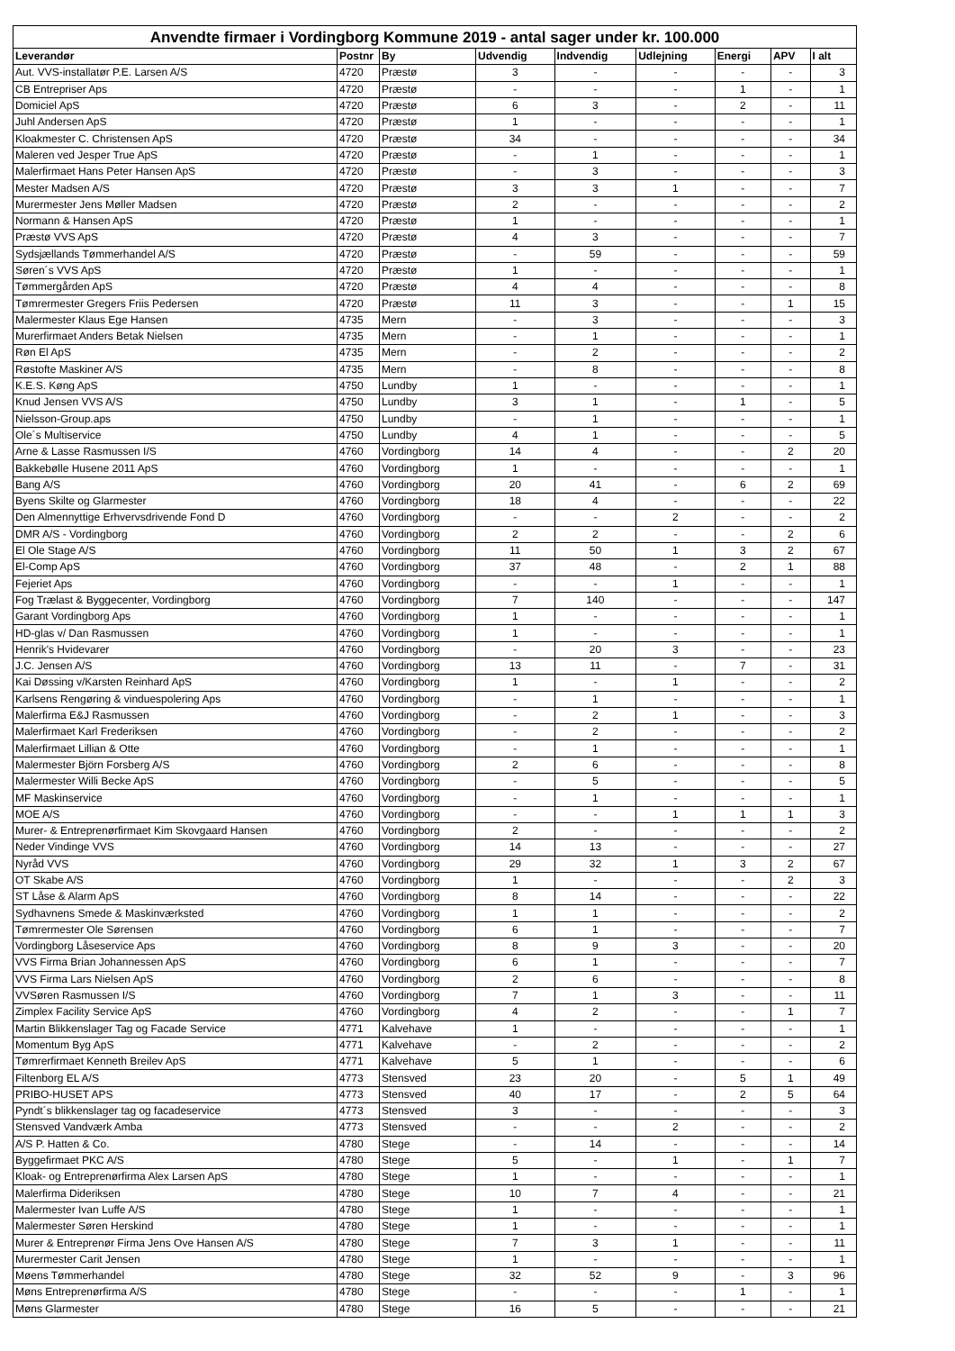| Anvendte firmaer i Vordingborg Kommune 2019 - antal sager under kr. 100.000 | | | | | | | | |
| --- | --- | --- | --- | --- | --- | --- | --- | --- |
| Leverandør | Postnr | By | Udvendig | Indvendig | Udlejning | Energi | APV | I alt |
| Aut. VVS-installatør P.E. Larsen A/S | 4720 | Præstø | 3 | - | - | - | - | 3 |
| CB Entrepriser Aps | 4720 | Præstø | - | - | - | 1 | - | 1 |
| Domiciel ApS | 4720 | Præstø | 6 | 3 | - | 2 | - | 11 |
| Juhl Andersen ApS | 4720 | Præstø | 1 | - | - | - | - | 1 |
| Kloakmester C. Christensen ApS | 4720 | Præstø | 34 | - | - | - | - | 34 |
| Maleren ved Jesper True ApS | 4720 | Præstø | - | 1 | - | - | - | 1 |
| Malerfirmaet Hans Peter Hansen ApS | 4720 | Præstø | - | 3 | - | - | - | 3 |
| Mester Madsen A/S | 4720 | Præstø | 3 | 3 | 1 | - | - | 7 |
| Murermester Jens Møller Madsen | 4720 | Præstø | 2 | - | - | - | - | 2 |
| Normann & Hansen ApS | 4720 | Præstø | 1 | - | - | - | - | 1 |
| Præstø VVS ApS | 4720 | Præstø | 4 | 3 | - | - | - | 7 |
| Sydsjællands Tømmerhandel A/S | 4720 | Præstø | - | 59 | - | - | - | 59 |
| Søren´s VVS ApS | 4720 | Præstø | 1 | - | - | - | - | 1 |
| Tømmergården ApS | 4720 | Præstø | 4 | 4 | - | - | - | 8 |
| Tømrermester Gregers Friis Pedersen | 4720 | Præstø | 11 | 3 | - | - | 1 | 15 |
| Malermester Klaus Ege Hansen | 4735 | Mern | - | 3 | - | - | - | 3 |
| Murerfirmaet Anders Betak Nielsen | 4735 | Mern | - | 1 | - | - | - | 1 |
| Røn El ApS | 4735 | Mern | - | 2 | - | - | - | 2 |
| Røstofte Maskiner A/S | 4735 | Mern | - | 8 | - | - | - | 8 |
| K.E.S. Køng ApS | 4750 | Lundby | 1 | - | - | - | - | 1 |
| Knud Jensen VVS A/S | 4750 | Lundby | 3 | 1 | - | 1 | - | 5 |
| Nielsson-Group.aps | 4750 | Lundby | - | 1 | - | - | - | 1 |
| Ole´s Multiservice | 4750 | Lundby | 4 | 1 | - | - | - | 5 |
| Arne & Lasse Rasmussen I/S | 4760 | Vordingborg | 14 | 4 | - | - | 2 | 20 |
| Bakkebølle Husene 2011 ApS | 4760 | Vordingborg | 1 | - | - | - | - | 1 |
| Bang A/S | 4760 | Vordingborg | 20 | 41 | - | 6 | 2 | 69 |
| Byens Skilte og Glarmester | 4760 | Vordingborg | 18 | 4 | - | - | - | 22 |
| Den Almennyttige Erhvervsdrivende Fond D | 4760 | Vordingborg | - | - | 2 | - | - | 2 |
| DMR A/S - Vordingborg | 4760 | Vordingborg | 2 | 2 | - | - | 2 | 6 |
| El Ole Stage A/S | 4760 | Vordingborg | 11 | 50 | 1 | 3 | 2 | 67 |
| El-Comp ApS | 4760 | Vordingborg | 37 | 48 | - | 2 | 1 | 88 |
| Fejeriet Aps | 4760 | Vordingborg | - | - | 1 | - | - | 1 |
| Fog Trælast & Byggecenter, Vordingborg | 4760 | Vordingborg | 7 | 140 | - | - | - | 147 |
| Garant Vordingborg Aps | 4760 | Vordingborg | 1 | - | - | - | - | 1 |
| HD-glas v/ Dan Rasmussen | 4760 | Vordingborg | 1 | - | - | - | - | 1 |
| Henrik's Hvidevarer | 4760 | Vordingborg | - | 20 | 3 | - | - | 23 |
| J.C. Jensen A/S | 4760 | Vordingborg | 13 | 11 | - | 7 | - | 31 |
| Kai Døssing v/Karsten Reinhard ApS | 4760 | Vordingborg | 1 | - | 1 | - | - | 2 |
| Karlsens Rengøring & vinduespolering Aps | 4760 | Vordingborg | - | 1 | - | - | - | 1 |
| Malerfirma E&J Rasmussen | 4760 | Vordingborg | - | 2 | 1 | - | - | 3 |
| Malerfirmaet Karl Frederiksen | 4760 | Vordingborg | - | 2 | - | - | - | 2 |
| Malerfirmaet Lillian & Otte | 4760 | Vordingborg | - | 1 | - | - | - | 1 |
| Malermester Björn Forsberg A/S | 4760 | Vordingborg | 2 | 6 | - | - | - | 8 |
| Malermester Willi Becke ApS | 4760 | Vordingborg | - | 5 | - | - | - | 5 |
| MF Maskinservice | 4760 | Vordingborg | - | 1 | - | - | - | 1 |
| MOE A/S | 4760 | Vordingborg | - | - | 1 | 1 | 1 | 3 |
| Murer- & Entreprenørfirmaet Kim Skovgaard Hansen | 4760 | Vordingborg | 2 | - | - | - | - | 2 |
| Neder Vindinge VVS | 4760 | Vordingborg | 14 | 13 | - | - | - | 27 |
| Nyråd VVS | 4760 | Vordingborg | 29 | 32 | 1 | 3 | 2 | 67 |
| OT Skabe A/S | 4760 | Vordingborg | 1 | - | - | - | 2 | 3 |
| ST Låse & Alarm ApS | 4760 | Vordingborg | 8 | 14 | - | - | - | 22 |
| Sydhavnens Smede & Maskinværksted | 4760 | Vordingborg | 1 | 1 | - | - | - | 2 |
| Tømrermester Ole Sørensen | 4760 | Vordingborg | 6 | 1 | - | - | - | 7 |
| Vordingborg Låseservice Aps | 4760 | Vordingborg | 8 | 9 | 3 | - | - | 20 |
| VVS Firma Brian Johannessen ApS | 4760 | Vordingborg | 6 | 1 | - | - | - | 7 |
| VVS Firma Lars Nielsen ApS | 4760 | Vordingborg | 2 | 6 | - | - | - | 8 |
| VVSøren Rasmussen I/S | 4760 | Vordingborg | 7 | 1 | 3 | - | - | 11 |
| Zimplex Facility Service ApS | 4760 | Vordingborg | 4 | 2 | - | - | 1 | 7 |
| Martin Blikkenslager Tag og Facade Service | 4771 | Kalvehave | 1 | - | - | - | - | 1 |
| Momentum Byg ApS | 4771 | Kalvehave | - | 2 | - | - | - | 2 |
| Tømrerfirmaet Kenneth Breilev ApS | 4771 | Kalvehave | 5 | 1 | - | - | - | 6 |
| Filtenborg EL A/S | 4773 | Stensved | 23 | 20 | - | 5 | 1 | 49 |
| PRIBO-HUSET APS | 4773 | Stensved | 40 | 17 | - | 2 | 5 | 64 |
| Pyndt´s blikkenslager tag og facadeservice | 4773 | Stensved | 3 | - | - | - | - | 3 |
| Stensved Vandværk Amba | 4773 | Stensved | - | - | 2 | - | - | 2 |
| A/S P. Hatten & Co. | 4780 | Stege | - | 14 | - | - | - | 14 |
| Byggefirmaet PKC A/S | 4780 | Stege | 5 | - | 1 | - | 1 | 7 |
| Kloak- og Entreprenørfirma Alex Larsen ApS | 4780 | Stege | 1 | - | - | - | - | 1 |
| Malerfirma Dideriksen | 4780 | Stege | 10 | 7 | 4 | - | - | 21 |
| Malermester Ivan Luffe A/S | 4780 | Stege | 1 | - | - | - | - | 1 |
| Malermester Søren Herskind | 4780 | Stege | 1 | - | - | - | - | 1 |
| Murer & Entreprenør Firma Jens Ove Hansen A/S | 4780 | Stege | 7 | 3 | 1 | - | - | 11 |
| Murermester Carit Jensen | 4780 | Stege | 1 | - | - | - | - | 1 |
| Møens Tømmerhandel | 4780 | Stege | 32 | 52 | 9 | - | 3 | 96 |
| Møns Entreprenørfirma A/S | 4780 | Stege | - | - | - | 1 | - | 1 |
| Møns Glarmester | 4780 | Stege | 16 | 5 | - | - | - | 21 |